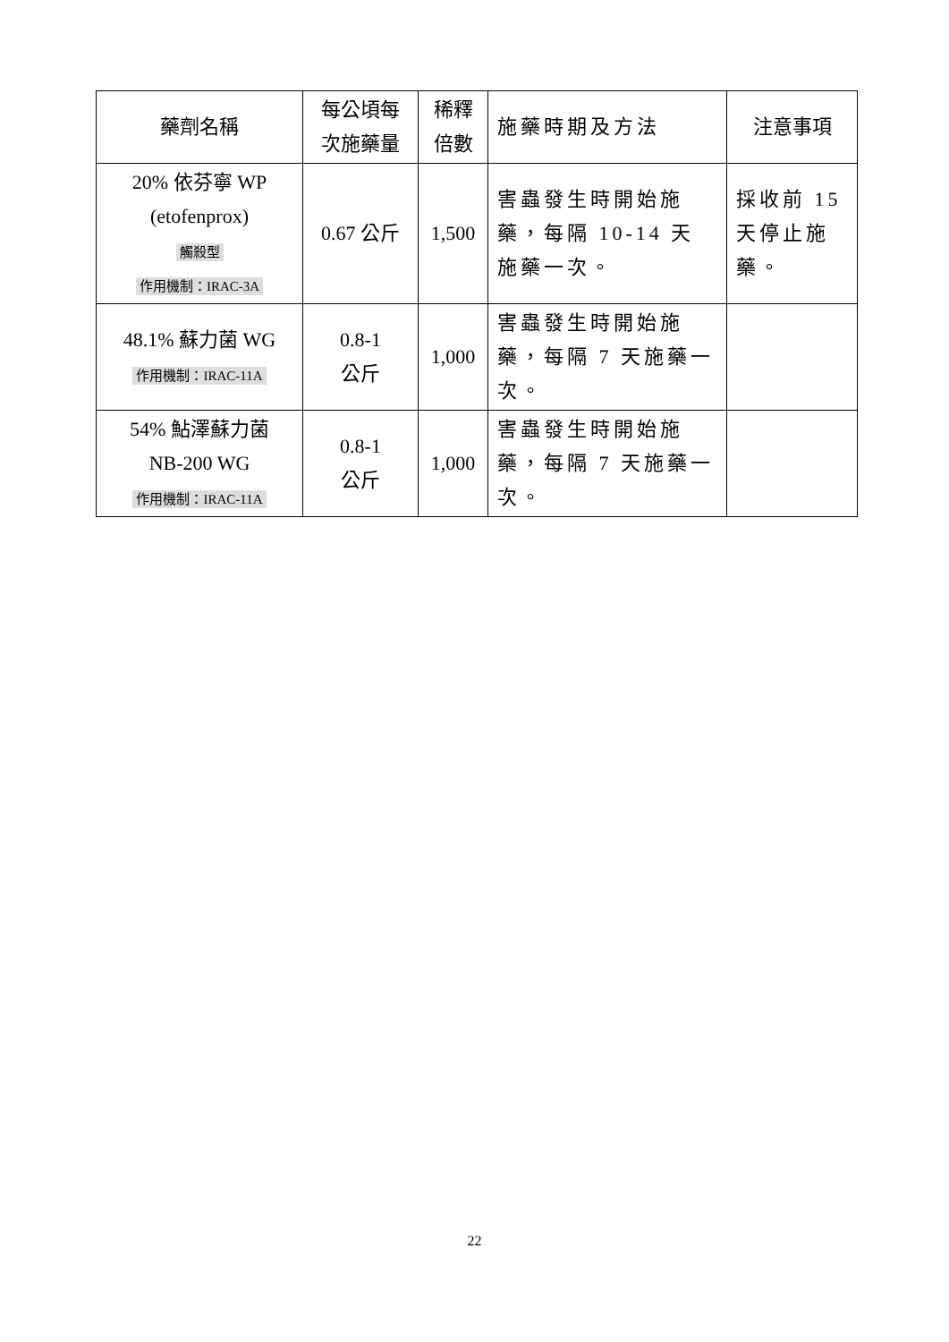| 藥劑名稱 | 每公頃每 次施藥量 | 稀釋 倍數 | 施藥時期及方法 | 注意事項 |
| --- | --- | --- | --- | --- |
| 20% 依芬寧 WP (etofenprox) 觸殺型 作用機制：IRAC-3A | 0.67 公斤 | 1,500 | 害蟲發生時開始施藥，每隔 10-14 天施藥一次。 | 採收前 15 天停止施藥。 |
| 48.1% 蘇力菌 WG 作用機制：IRAC-11A | 0.8-1 公斤 | 1,000 | 害蟲發生時開始施藥，每隔 7 天施藥一次。 | |
| 54% 鮎澤蘇力菌 NB-200 WG 作用機制：IRAC-11A | 0.8-1 公斤 | 1,000 | 害蟲發生時開始施藥，每隔 7 天施藥一次。 | |
22